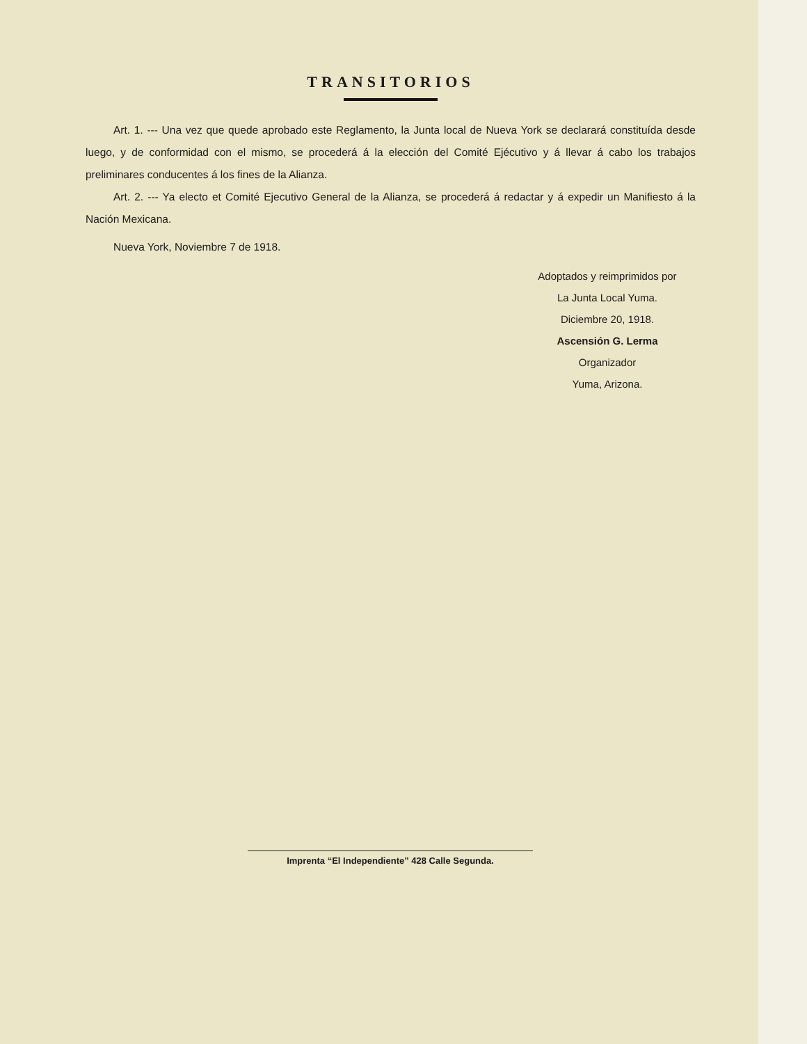TRANSITORIOS
Art. 1. --- Una vez que quede aprobado este Reglamento, la Junta local de Nueva York se declarará constituída desde luego, y de conformidad con el mismo, se procederá á la elección del Comité Ejécutivo y á llevar á cabo los trabajos preliminares conducentes á los fines de la Alianza.
Art. 2. --- Ya electo et Comité Ejecutivo General de la Alianza, se procederá á redactar y á expedir un Manifiesto á la Nación Mexicana.
Nueva York, Noviembre 7 de 1918.
Adoptados y reimprimidos por
La Junta Local Yuma.
Diciembre 20, 1918.
Ascensión G. Lerma
Organizador
Yuma, Arizona.
Imprenta “El Independiente” 428 Calle Segunda.